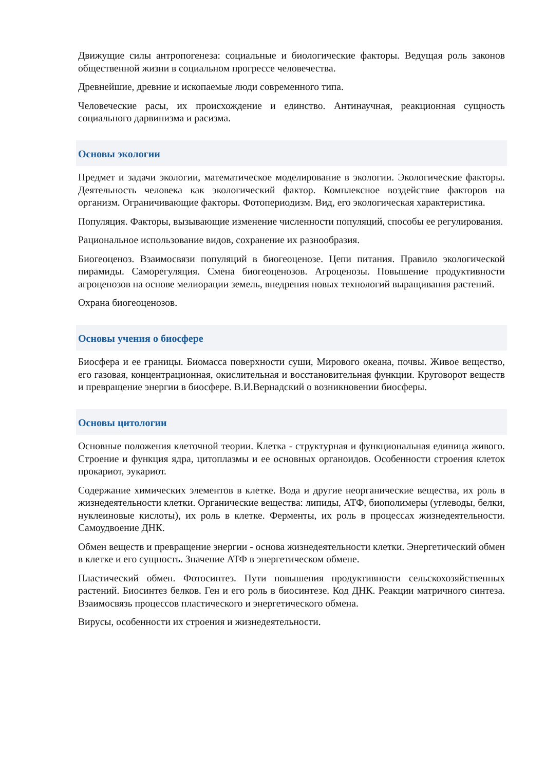Движущие силы антропогенеза: социальные и биологические факторы. Ведущая роль законов общественной жизни в социальном прогрессе человечества.
Древнейшие, древние и ископаемые люди современного типа.
Человеческие расы, их происхождение и единство. Антинаучная, реакционная сущность социального дарвинизма и расизма.
Основы экологии
Предмет и задачи экологии, математическое моделирование в экологии. Экологические факторы. Деятельность человека как экологический фактор. Комплексное воздействие факторов на организм. Ограничивающие факторы. Фотопериодизм. Вид, его экологическая характеристика.
Популяция. Факторы, вызывающие изменение численности популяций, способы ее регулирования.
Рациональное использование видов, сохранение их разнообразия.
Биогеоценоз. Взаимосвязи популяций в биогеоценозе. Цепи питания. Правило экологической пирамиды. Саморегуляция. Смена биогеоценозов. Агроценозы. Повышение продуктивности агроценозов на основе мелиорации земель, внедрения новых технологий выращивания растений.
Охрана биогеоценозов.
Основы учения о биосфере
Биосфера и ее границы. Биомасса поверхности суши, Мирового океана, почвы. Живое вещество, его газовая, концентрационная, окислительная и восстановительная функции. Круговорот веществ и превращение энергии в биосфере. В.И.Вернадский о возникновении биосферы.
Основы цитологии
Основные положения клеточной теории. Клетка - структурная и функциональная единица живого. Строение и функция ядра, цитоплазмы и ее основных органоидов. Особенности строения клеток прокариот, эукариот.
Содержание химических элементов в клетке. Вода и другие неорганические вещества, их роль в жизнедеятельности клетки. Органические вещества: липиды, АТФ, биополимеры (углеводы, белки, нуклеиновые кислоты), их роль в клетке. Ферменты, их роль в процессах жизнедеятельности. Самоудвоение ДНК.
Обмен веществ и превращение энергии - основа жизнедеятельности клетки. Энергетический обмен в клетке и его сущность. Значение АТФ в энергетическом обмене.
Пластический обмен. Фотосинтез. Пути повышения продуктивности сельскохозяйственных растений. Биосинтез белков. Ген и его роль в биосинтезе. Код ДНК. Реакции матричного синтеза. Взаимосвязь процессов пластического и энергетического обмена.
Вирусы, особенности их строения и жизнедеятельности.